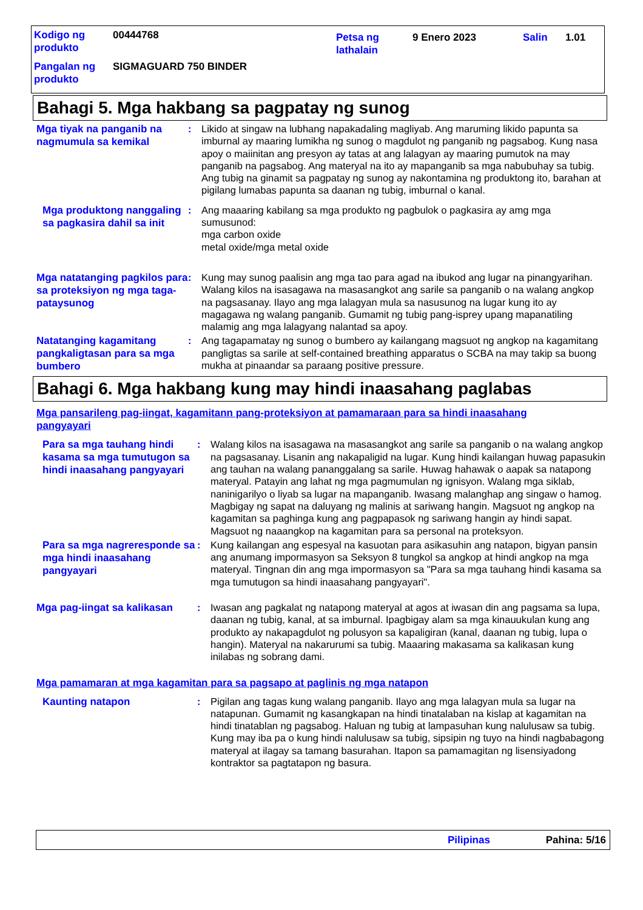| Kodigo ng produkto | 00444768 | Petsa ng lathalain | 9 Enero 2023 | Salin | 1.01 |
| Pangalan ng produkto | SIGMAGUARD 750 BINDER | | | | |
Bahagi 5. Mga hakbang sa pagpatay ng sunog
Mga tiyak na panganib na nagmumula sa kemikal
: Likido at singaw na lubhang napakadaling magliyab. Ang maruming likido papunta sa imburnal ay maaring lumikha ng sunog o magdulot ng panganib ng pagsabog. Kung nasa apoy o maiinitan ang presyon ay tatas at ang lalagyan ay maaring pumutok na may panganib na pagsabog. Ang materyal na ito ay mapanganib sa mga nabubuhay sa tubig. Ang tubig na ginamit sa pagpatay ng sunog ay nakontamina ng produktong ito, barahan at pigilang lumabas papunta sa daanan ng tubig, imburnal o kanal.
Mga produktong nanggaling sa pagkasira dahil sa init
: Ang maaaring kabilang sa mga produkto ng pagbulok o pagkasira ay amg mga sumusunod:
mga carbon oxide
metal oxide/mga metal oxide
Mga natatanging pagkilos para sa proteksiyon ng mga taga-pataysunog
: Kung may sunog paalisin ang mga tao para agad na ibukod ang lugar na pinangyarihan. Walang kilos na isasagawa na masasangkot ang sarile sa panganib o na walang angkop na pagsasanay. Ilayo ang mga lalagyan mula sa nasusunog na lugar kung ito ay magagawa ng walang panganib. Gumamit ng tubig pang-isprey upang mapanatiling malamig ang mga lalagyang nalantad sa apoy.
Natatanging kagamitang pangkaligtasan para sa mga bumbero
: Ang tagapamatay ng sunog o bumbero ay kailangang magsuot ng angkop na kagamitang pangligtas sa sarile at self-contained breathing apparatus o SCBA na may takip sa buong mukha at pinaandar sa paraang positive pressure.
Bahagi 6. Mga hakbang kung may hindi inaasahang paglabas
Mga pansarileng pag-iingat, kagamitann pang-proteksiyon at pamamaraan para sa hindi inaasahang pangyayari
Para sa mga tauhang hindi kasama sa mga tumutugon sa hindi inaasahang pangyayari
: Walang kilos na isasagawa na masasangkot ang sarile sa panganib o na walang angkop na pagsasanay. Lisanin ang nakapaligid na lugar. Kung hindi kailangan huwag papasukin ang tauhan na walang pananggalang sa sarile. Huwag hahawak o aapak sa natapong materyal. Patayin ang lahat ng mga pagmumulan ng ignisyon. Walang mga siklab, naninigarilyo o liyab sa lugar na mapanganib. Iwasang malanghap ang singaw o hamog. Magbigay ng sapat na daluyang ng malinis at sariwang hangin. Magsuot ng angkop na kagamitan sa paghinga kung ang pagpapasok ng sariwang hangin ay hindi sapat. Magsuot ng naaangkop na kagamitan para sa personal na proteksyon.
Para sa mga nagreresponde sa mga hindi inaasahang pangyayari
: Kung kailangan ang espesyal na kasuotan para asikasuhin ang natapon, bigyan pansin ang anumang impormasyon sa Seksyon 8 tungkol sa angkop at hindi angkop na mga materyal. Tingnan din ang mga impormasyon sa "Para sa mga tauhang hindi kasama sa mga tumutugon sa hindi inaasahang pangyayari".
Mga pag-iingat sa kalikasan
: Iwasan ang pagkalat ng natapong materyal at agos at iwasan din ang pagsama sa lupa, daanan ng tubig, kanal, at sa imburnal. Ipagbigay alam sa mga kinauukulan kung ang produkto ay nakapagdulot ng polusyon sa kapaligiran (kanal, daanan ng tubig, lupa o hangin). Materyal na nakarurumi sa tubig. Maaaring makasama sa kalikasan kung inilabas ng sobrang dami.
Mga pamamaran at mga kagamitan para sa pagsapo at paglinis ng mga natapon
Kaunting natapon
: Pigilan ang tagas kung walang panganib. Ilayo ang mga lalagyan mula sa lugar na natapunan. Gumamit ng kasangkapan na hindi tinatalaban na kislap at kagamitan na hindi tinatablan ng pagsabog. Haluan ng tubig at lampasuhan kung nalulusaw sa tubig. Kung may iba pa o kung hindi nalulusaw sa tubig, sipsipin ng tuyo na hindi nagbabagong materyal at ilagay sa tamang basurahan. Itapon sa pamamagitan ng lisensiyadong kontraktor sa pagtatapon ng basura.
Pilipinas Pahina: 5/16